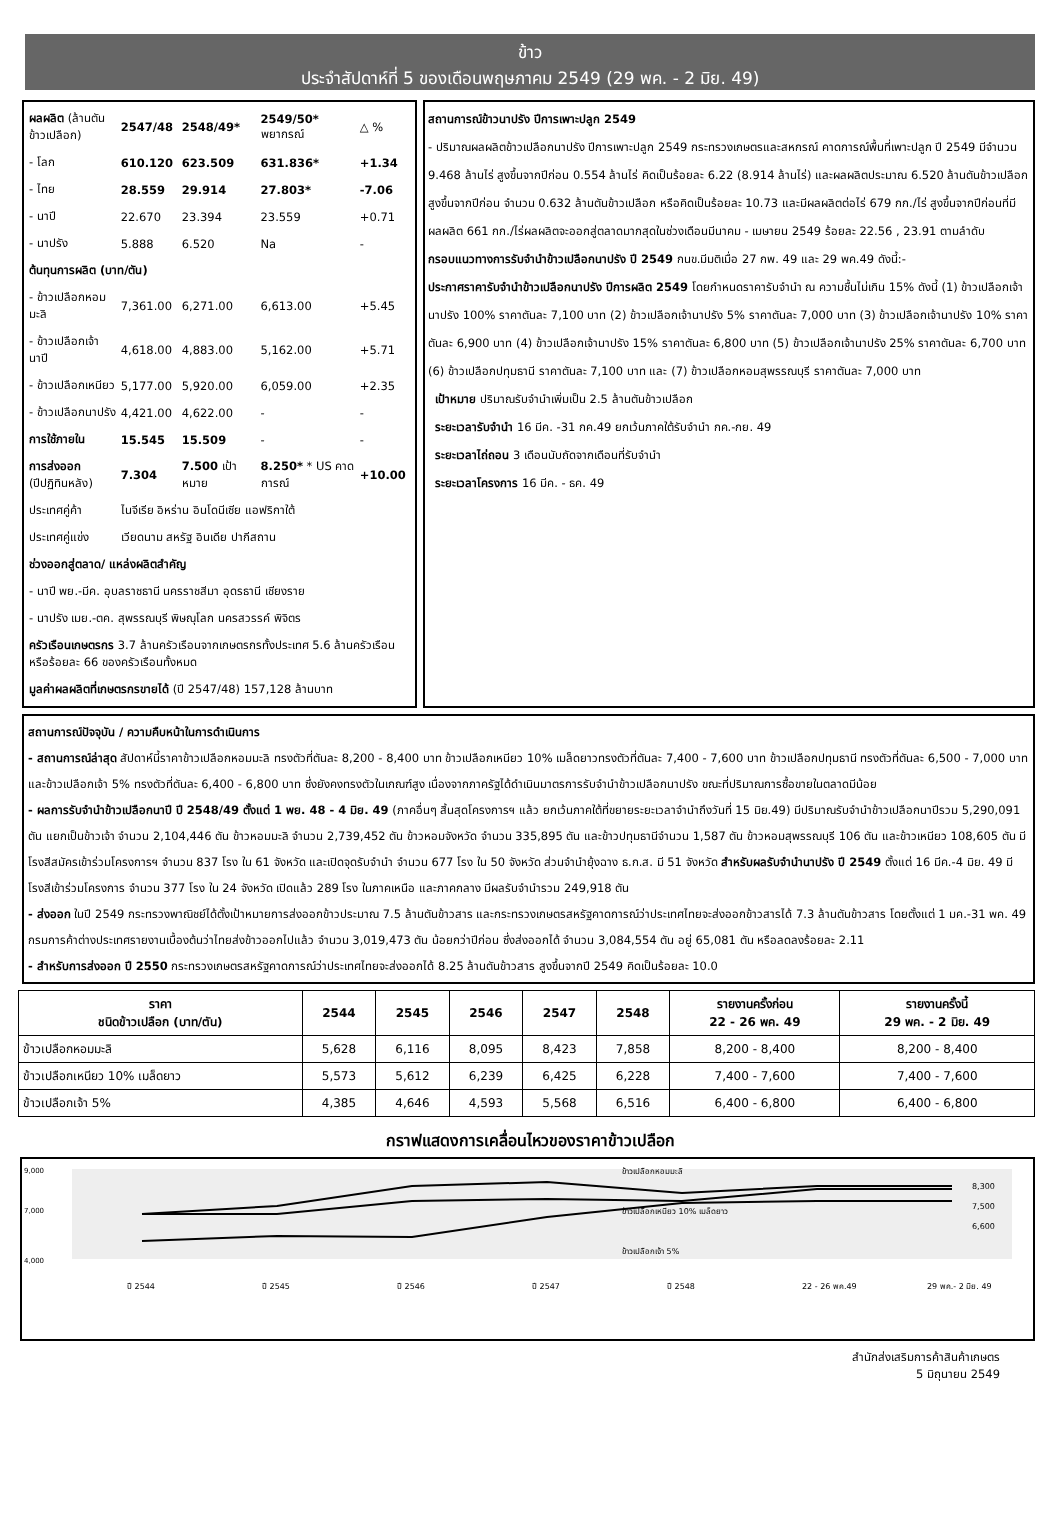ข้าว
ประจำสัปดาห์ที่ 5 ของเดือนพฤษภาคม 2549 (29 พค. - 2 มิย. 49)
| ผลผลิต (ล้านตันข้าวเปลือก) | 2547/48 | 2548/49* | 2549/50* พยากรณ์ | △ % |
| - โลก | 610.120 | 623.509 | 631.836* | +1.34 |
| - ไทย | 28.559 | 29.914 | 27.803* | -7.06 |
| - นาปี | 22.670 | 23.394 | 23.559 | +0.71 |
| - นาปรัง | 5.888 | 6.520 | Na | - |
| ต้นทุนการผลิต (บาท/ตัน) | | | | |
| - ข้าวเปลือกหอมมะลิ | 7,361.00 | 6,271.00 | 6,613.00 | +5.45 |
| - ข้าวเปลือกเจ้านาปี | 4,618.00 | 4,883.00 | 5,162.00 | +5.71 |
| - ข้าวเปลือกเหนียว | 5,177.00 | 5,920.00 | 6,059.00 | +2.35 |
| - ข้าวเปลือกนาปรัง | 4,421.00 | 4,622.00 | - | - |
| การใช้ภายใน | 15.545 | 15.509 | - | - |
| การส่งออก (ปีปฏิทินหลัง) | 7.304 | 7.500 เป้าหมาย | 8.250* * US คาดการณ์ | +10.00 |
| ประเทศคู่ค้า | ไนจีเรีย อิหร่าน อินโดนีเซีย แอฟริกาใต้ | | | |
| ประเทศคู่แข่ง | เวียดนาม สหรัฐ อินเดีย ปากีสถาน | | | |
| ช่วงออกสู่ตลาด/ แหล่งผลิตสำคัญ | | | | |
| - นาปี พย.-มีค. อุบลราชธานี นครราชสีมา อุดรธานี เชียงราย | | | | |
| - นาปรัง เมย.-ตค. สุพรรณบุรี พิษณุโลก นครสวรรค์ พิจิตร | | | | |
| ครัวเรือนเกษตรกร 3.7 ล้านครัวเรือนจากเกษตรกรทั้งประเทศ 5.6 ล้านครัวเรือนหรือร้อยละ 66 ของครัวเรือนทั้งหมด | | | | |
| มูลค่าผลผลิตที่เกษตรกรขายได้ (ปี 2547/48) 157,128 ล้านบาท | | | | |
สถานการณ์ข้าวนาปรัง ปีการเพาะปลูก 2549
- ปริมาณผลผลิตข้าวเปลือกนาปรัง ปีการเพาะปลูก 2549 กระทรวงเกษตรและสหกรณ์ คาดการณ์พื้นที่เพาะปลูก ปี 2549 มีจำนวน 9.468 ล้านไร่ สูงขึ้นจากปีก่อน 0.554 ล้านไร่ คิดเป็นร้อยละ 6.22 (8.914 ล้านไร่) และผลผลิตประมาณ 6.520 ล้านตันข้าวเปลือก สูงขึ้นจากปีก่อน จำนวน 0.632 ล้านตันข้าวเปลือก หรือคิดเป็นร้อยละ 10.73 และมีผลผลิตต่อไร่ 679 กก./ไร่ สูงขึ้นจากปีก่อนที่มีผลผลิต 661 กก./ไร่ผลผลิตจะออกสู่ตลาดมากสุดในช่วงเดือนมีนาคม - เมษายน 2549 ร้อยละ 22.56 , 23.91 ตามลำดับ
กรอบแนวทางการรับจำนำข้าวเปลือกนาปรัง ปี 2549 กนข.มีมติเมื่อ 27 กพ. 49 และ 29 พค.49 ดังนี้:-
ประกาศราคารับจำนำข้าวเปลือกนาปรัง ปีการผลิต 2549 โดยกำหนดราคารับจำนำ ณ ความชื้นไม่เกิน 15% ดังนี้ (1) ข้าวเปลือกเจ้านาปรัง 100% ราคาตันละ 7,100 บาท (2) ข้าวเปลือกเจ้านาปรัง 5% ราคาตันละ 7,000 บาท (3) ข้าวเปลือกเจ้านาปรัง 10% ราคาตันละ 6,900 บาท (4) ข้าวเปลือกเจ้านาปรัง 15% ราคาตันละ 6,800 บาท (5) ข้าวเปลือกเจ้านาปรัง 25% ราคาตันละ 6,700 บาท (6) ข้าวเปลือกปทุมธานี ราคาตันละ 7,100 บาท และ (7) ข้าวเปลือกหอมสุพรรณบุรี ราคาตันละ 7,000 บาท
เป้าหมาย ปริมาณรับจำนำเพิ่มเป็น 2.5 ล้านตันข้าวเปลือก
ระยะเวลารับจำนำ 16 มีค. -31 กค.49 ยกเว้นภาคใต้รับจำนำ กค.-กย. 49
ระยะเวลาไถ่ถอน 3 เดือนนับถัดจากเดือนที่รับจำนำ
ระยะเวลาโครงการ 16 มีค. - ธค. 49
สถานการณ์ปัจจุบัน / ความคืบหน้าในการดำเนินการ
- สถานการณ์ล่าสุด สัปดาห์นี้ราคาข้าวเปลือกหอมมะลิ ทรงตัวที่ตันละ 8,200 - 8,400 บาท ข้าวเปลือกเหนียว 10% เมล็ดยาวทรงตัวที่ตันละ 7,400 - 7,600 บาท ข้าวเปลือกปทุมธานี ทรงตัวที่ตันละ 6,500 - 7,000 บาท และข้าวเปลือกเจ้า 5% ทรงตัวที่ตันละ 6,400 - 6,800 บาท ซึ่งยังคงทรงตัวในเกณฑ์สูง เนื่องจากภาครัฐได้ดำเนินมาตรการรับจำนำข้าวเปลือกนาปรัง ขณะที่ปริมาณการซื้อขายในตลาดมีน้อย
- ผลการรับจำนำข้าวเปลือกนาปี ปี 2548/49 ตั้งแต่ 1 พย. 48 - 4 มิย. 49 (ภาคอื่นๆ สิ้นสุดโครงการฯ แล้ว ยกเว้นภาคใต้ที่ขยายระยะเวลาจำนำถึงวันที่ 15 มิย.49) มีปริมาณรับจำนำข้าวเปลือกนาปีรวม 5,290,091 ตัน แยกเป็นข้าวเจ้า จำนวน 2,104,446 ตัน ข้าวหอมมะลิ จำนวน 2,739,452 ตัน ข้าวหอมจังหวัด จำนวน 335,895 ตัน และข้าวปทุมธานีจำนวน 1,587 ตัน ข้าวหอมสุพรรณบุรี 106 ตัน และข้าวเหนียว 108,605 ตัน มีโรงสีสมัครเข้าร่วมโครงการฯ จำนวน 837 โรง ใน 61 จังหวัด และเปิดจุดรับจำนำ จำนวน 677 โรง ใน 50 จังหวัด ส่วนจำนำยุ้งฉาง ธ.ก.ส. มี 51 จังหวัด สำหรับผลรับจำนำนาปรัง ปี 2549 ตั้งแต่ 16 มีค.-4 มิย. 49 มีโรงสีเข้าร่วมโครงการ จำนวน 377 โรง ใน 24 จังหวัด เปิดแล้ว 289 โรง ในภาคเหนือ และภาคกลาง มีผลรับจำนำรวม 249,918 ตัน
- ส่งออก ในปี 2549 กระทรวงพาณิชย์ได้ตั้งเป้าหมายการส่งออกข้าวประมาณ 7.5 ล้านตันข้าวสาร และกระทรวงเกษตรสหรัฐคาดการณ์ว่าประเทศไทยจะส่งออกข้าวสารได้ 7.3 ล้านตันข้าวสาร โดยตั้งแต่ 1 มค.-31 พค. 49 กรมการค้าต่างประเทศรายงานเบื้องต้นว่าไทยส่งข้าวออกไปแล้ว จำนวน 3,019,473 ตัน น้อยกว่าปีก่อน ซึ่งส่งออกได้ จำนวน 3,084,554 ตัน อยู่ 65,081 ตัน หรือลดลงร้อยละ 2.11
- สำหรับการส่งออก ปี 2550 กระทรวงเกษตรสหรัฐคาดการณ์ว่าประเทศไทยจะส่งออกได้ 8.25 ล้านตันข้าวสาร สูงขึ้นจากปี 2549 คิดเป็นร้อยละ 10.0
| ราคา ชนิดข้าวเปลือก (บาท/ตัน) | 2544 | 2545 | 2546 | 2547 | 2548 | รายงานครั้งก่อน 22 - 26 พค. 49 | รายงานครั้งนี้ 29 พค. - 2 มิย. 49 |
| --- | --- | --- | --- | --- | --- | --- | --- |
| ข้าวเปลือกหอมมะลิ | 5,628 | 6,116 | 8,095 | 8,423 | 7,858 | 8,200 - 8,400 | 8,200 - 8,400 |
| ข้าวเปลือกเหนียว 10% เมล็ดยาว | 5,573 | 5,612 | 6,239 | 6,425 | 6,228 | 7,400 - 7,600 | 7,400 - 7,600 |
| ข้าวเปลือกเจ้า 5% | 4,385 | 4,646 | 4,593 | 5,568 | 6,516 | 6,400 - 6,800 | 6,400 - 6,800 |
กราฟแสดงการเคลื่อนไหวของราคาข้าวเปลือก
9,000
7,000
4,000
ข้าวเปลือกหอมมะลิ
ข้าวเปลือกเหนียว 10% เมล็ดยาว
ข้าวเปลือกเจ้า 5%
8,300
7,500
6,600
ปี 2544
ปี 2545
ปี 2546
ปี 2547
ปี 2548
22 - 26 พค.49
29 พค.- 2 มิย. 49
สำนักส่งเสริมการค้าสินค้าเกษตร
5 มิถุนายน 2549